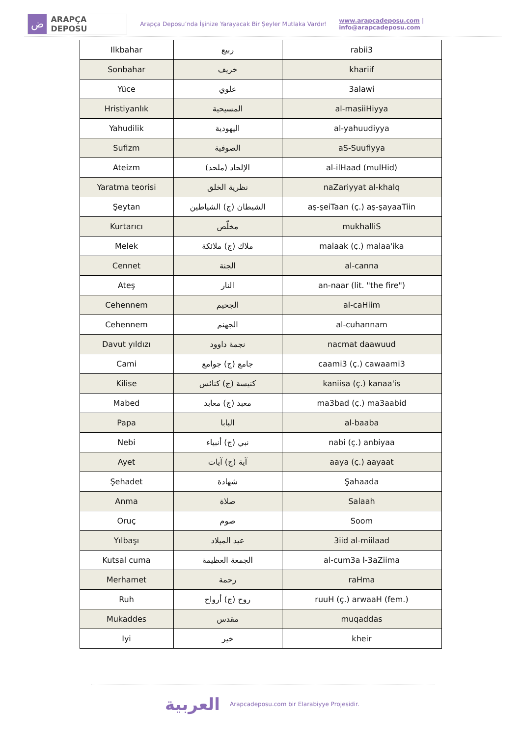ض
ARAPÇA DEPOSU
Arapça Deposu’nda İşinize Yarayacak Bir Şeyler Mutlaka Vardır!
www.arapcadeposu.com | info@arapcadeposu.com
| Ilkbahar | ربيع | rabii3 |
| Sonbahar | خريف | khariif |
| Yüce | علوي | 3alawi |
| Hristiyanlık | المسيحية | al-masiiHiyya |
| Yahudilik | اليهودية | al-yahuudiyya |
| Sufizm | الصوفية | aS-Suufiyya |
| Ateizm | الإلحاد (ملحد) | al-ilHaad (mulHid) |
| Yaratma teorisi | نظرية الخلق | naZariyyat al-khalq |
| Şeytan | الشيطان (ج) الشياطين | aş-şeiTaan (ç.) aş-şayaaTiin |
| Kurtarıcı | مخلّص | mukhalliS |
| Melek | ملاك (ج) ملائكة | malaak (ç.) malaa'ika |
| Cennet | الجنة | al-canna |
| Ateş | النار | an-naar (lit. "the fire") |
| Cehennem | الجحيم | al-caHiim |
| Cehennem | الجهنم | al-cuhannam |
| Davut yıldızı | نجمة داوود | nacmat daawuud |
| Cami | جامع (ج) جوامع | caami3 (ç.) cawaami3 |
| Kilise | كنيسة (ج) كنائس | kaniisa (ç.) kanaa'is |
| Mabed | معبد (ج) معابد | ma3bad (ç.) ma3aabid |
| Papa | البابا | al-baaba |
| Nebi | نبي (ج) أنبياء | nabi (ç.) anbiyaa |
| Ayet | آية (ج) آيات | aaya (ç.) aayaat |
| Şehadet | شهادة | Şahaada |
| Anma | صلاة | Salaah |
| Oruç | صوم | Soom |
| Yılbaşı | عيد الميلاد | 3iid al-miilaad |
| Kutsal cuma | الجمعة العظيمة | al-cum3a l-3aZiima |
| Merhamet | رحمة | raHma |
| Ruh | روح (ج) أرواح | ruuH (ç.) arwaaH (fem.) |
| Mukaddes | مقدس | muqaddas |
| Iyi | خير | kheir |
العربية
Arapcadeposu.com bir Elarabiyye Projesidir.